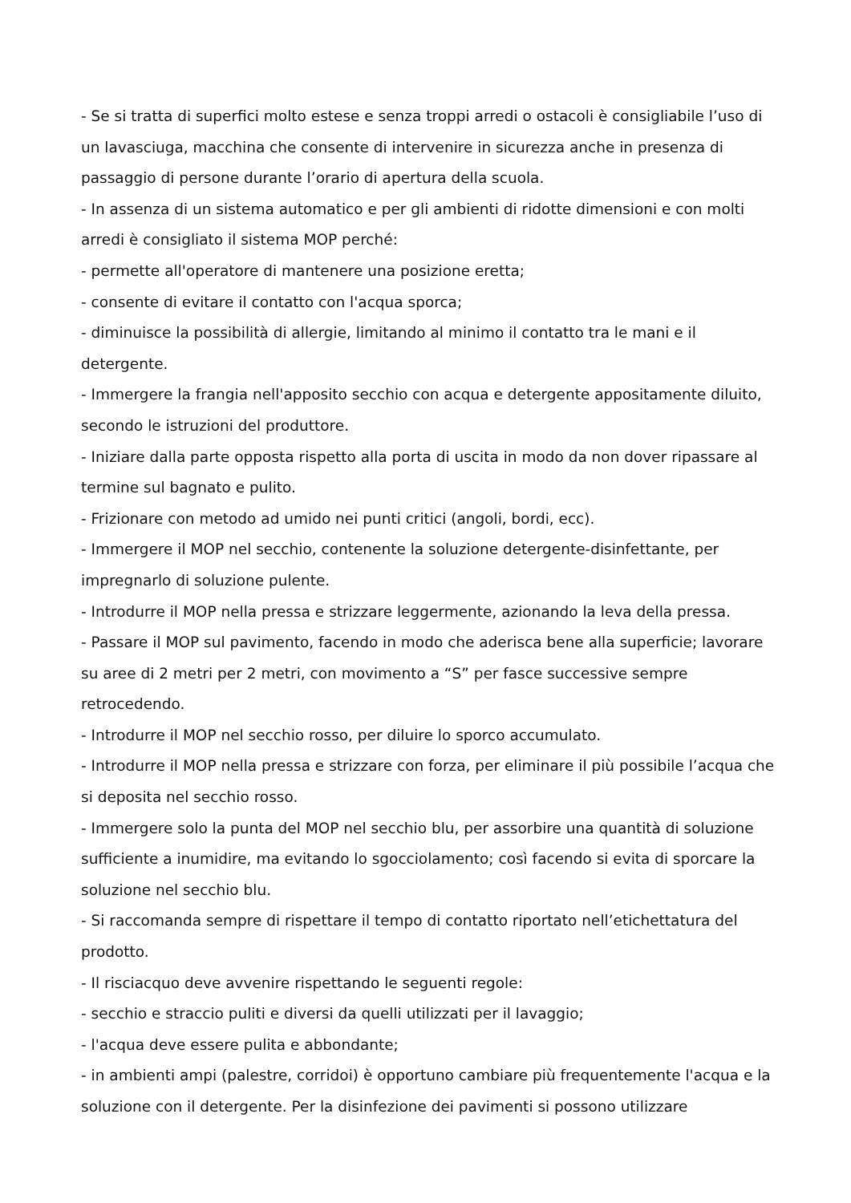- Se si tratta di superfici molto estese e senza troppi arredi o ostacoli è consigliabile l’uso di un lavasciuga, macchina che consente di intervenire in sicurezza anche in presenza di passaggio di persone durante l’orario di apertura della scuola.
- In assenza di un sistema automatico e per gli ambienti di ridotte dimensioni e con molti arredi è consigliato il sistema MOP perché:
- permette all'operatore di mantenere una posizione eretta;
- consente di evitare il contatto con l'acqua sporca;
- diminuisce la possibilità di allergie, limitando al minimo il contatto tra le mani e il detergente.
- Immergere la frangia nell'apposito secchio con acqua e detergente appositamente diluito, secondo le istruzioni del produttore.
- Iniziare dalla parte opposta rispetto alla porta di uscita in modo da non dover ripassare al termine sul bagnato e pulito.
- Frizionare con metodo ad umido nei punti critici (angoli, bordi, ecc).
- Immergere il MOP nel secchio, contenente la soluzione detergente-disinfettante, per impregnarlo di soluzione pulente.
- Introdurre il MOP nella pressa e strizzare leggermente, azionando la leva della pressa.
- Passare il MOP sul pavimento, facendo in modo che aderisca bene alla superficie; lavorare su aree di 2 metri per 2 metri, con movimento a “S” per fasce successive sempre retrocedendo.
- Introdurre il MOP nel secchio rosso, per diluire lo sporco accumulato.
- Introdurre il MOP nella pressa e strizzare con forza, per eliminare il più possibile l’acqua che si deposita nel secchio rosso.
- Immergere solo la punta del MOP nel secchio blu, per assorbire una quantità di soluzione sufficiente a inumidire, ma evitando lo sgocciolamento; così facendo si evita di sporcare la soluzione nel secchio blu.
- Si raccomanda sempre di rispettare il tempo di contatto riportato nell’etichettatura del prodotto.
- Il risciacquo deve avvenire rispettando le seguenti regole:
- secchio e straccio puliti e diversi da quelli utilizzati per il lavaggio;
- l'acqua deve essere pulita e abbondante;
- in ambienti ampi (palestre, corridoi) è opportuno cambiare più frequentemente l'acqua e la soluzione con il detergente. Per la disinfezione dei pavimenti si possono utilizzare